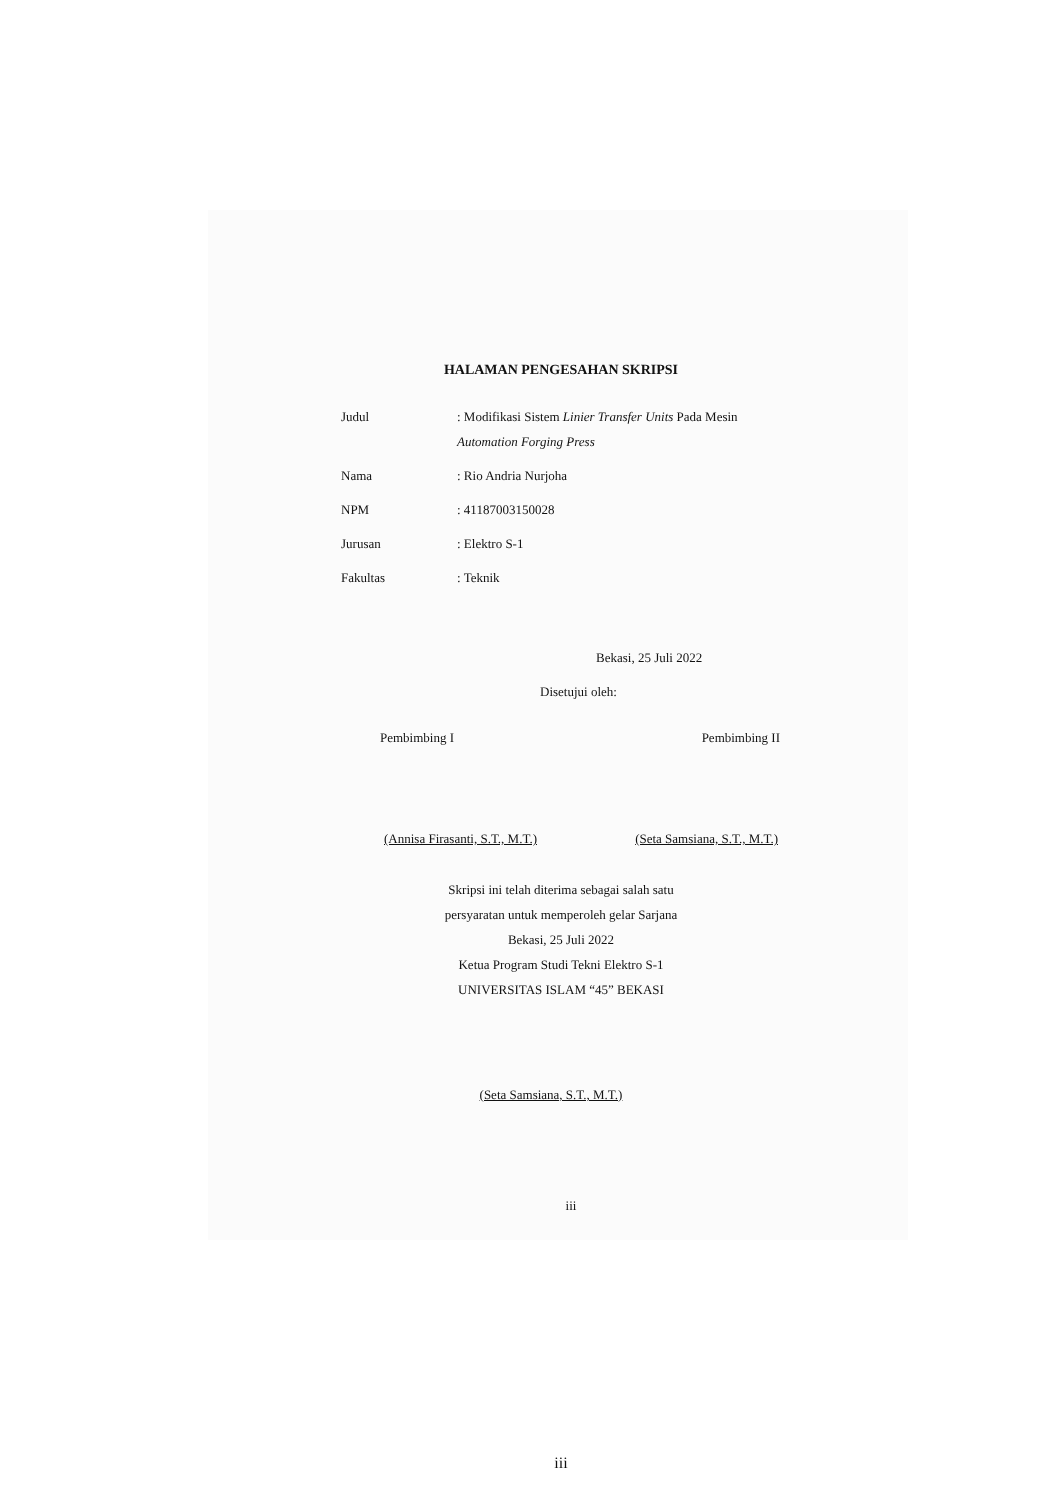HALAMAN PENGESAHAN SKRIPSI
Judul : Modifikasi Sistem Linier Transfer Units Pada Mesin
Automation Forging Press
Nama : Rio Andria Nurjoha
NPM : 41187003150028
Jurusan : Elektro S-1
Fakultas : Teknik
Bekasi, 25 Juli 2022
Disetujui oleh:
Pembimbing I Pembimbing II
(Annisa Firasanti, S.T., M.T.) (Seta Samsiana, S.T., M.T.)
Skripsi ini telah diterima sebagai salah satu
persyaratan untuk memperoleh gelar Sarjana
Bekasi, 25 Juli 2022
Ketua Program Studi Tekni Elektro S-1
UNIVERSITAS ISLAM “45” BEKASI
(Seta Samsiana, S.T., M.T.)
iii
iii